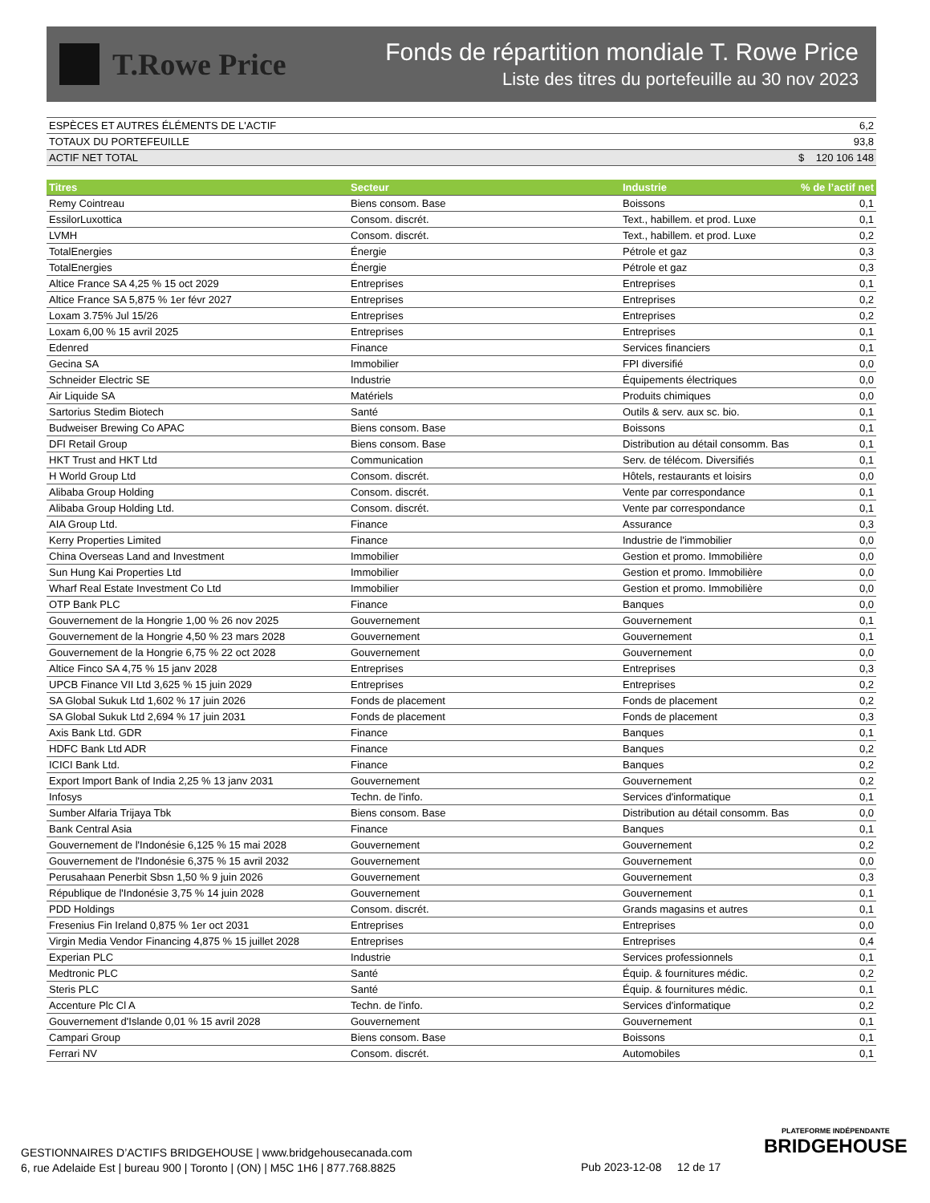T.Rowe Price
Fonds de répartition mondiale T. Rowe Price
Liste des titres du portefeuille au 30 nov 2023
| ESPÈCES ET AUTRES ÉLÉMENTS DE L'ACTIF | 6,2 |
| TOTAUX DU PORTEFEUILLE | 93,8 |
| ACTIF NET TOTAL | $ 120 106 148 |
| Titres | Secteur | Industrie | % de l’actif net |
| --- | --- | --- | --- |
| Remy Cointreau | Biens consom. Base | Boissons | 0,1 |
| EssilorLuxottica | Consom. discrét. | Text., habillem. et prod. Luxe | 0,1 |
| LVMH | Consom. discrét. | Text., habillem. et prod. Luxe | 0,2 |
| TotalEnergies | Énergie | Pétrole et gaz | 0,3 |
| TotalEnergies | Énergie | Pétrole et gaz | 0,3 |
| Altice France SA 4,25 % 15 oct 2029 | Entreprises | Entreprises | 0,1 |
| Altice France SA 5,875 % 1er févr 2027 | Entreprises | Entreprises | 0,2 |
| Loxam 3.75% Jul 15/26 | Entreprises | Entreprises | 0,2 |
| Loxam 6,00 % 15 avril 2025 | Entreprises | Entreprises | 0,1 |
| Edenred | Finance | Services financiers | 0,1 |
| Gecina SA | Immobilier | FPI diversifié | 0,0 |
| Schneider Electric SE | Industrie | Équipements électriques | 0,0 |
| Air Liquide SA | Matériels | Produits chimiques | 0,0 |
| Sartorius Stedim Biotech | Santé | Outils & serv. aux sc. bio. | 0,1 |
| Budweiser Brewing Co APAC | Biens consom. Base | Boissons | 0,1 |
| DFI Retail Group | Biens consom. Base | Distribution au détail consomm. Bas | 0,1 |
| HKT Trust and HKT Ltd | Communication | Serv. de télécom. Diversifiés | 0,1 |
| H World Group Ltd | Consom. discrét. | Hôtels, restaurants et loisirs | 0,0 |
| Alibaba Group Holding | Consom. discrét. | Vente par correspondance | 0,1 |
| Alibaba Group Holding Ltd. | Consom. discrét. | Vente par correspondance | 0,1 |
| AIA Group Ltd. | Finance | Assurance | 0,3 |
| Kerry Properties Limited | Finance | Industrie de l'immobilier | 0,0 |
| China Overseas Land and Investment | Immobilier | Gestion et promo. Immobilière | 0,0 |
| Sun Hung Kai Properties Ltd | Immobilier | Gestion et promo. Immobilière | 0,0 |
| Wharf Real Estate Investment Co Ltd | Immobilier | Gestion et promo. Immobilière | 0,0 |
| OTP Bank PLC | Finance | Banques | 0,0 |
| Gouvernement de la Hongrie 1,00 % 26 nov 2025 | Gouvernement | Gouvernement | 0,1 |
| Gouvernement de la Hongrie 4,50 % 23 mars 2028 | Gouvernement | Gouvernement | 0,1 |
| Gouvernement de la Hongrie 6,75 % 22 oct 2028 | Gouvernement | Gouvernement | 0,0 |
| Altice Finco SA 4,75 % 15 janv 2028 | Entreprises | Entreprises | 0,3 |
| UPCB Finance VII Ltd 3,625 % 15 juin 2029 | Entreprises | Entreprises | 0,2 |
| SA Global Sukuk Ltd 1,602 % 17 juin 2026 | Fonds de placement | Fonds de placement | 0,2 |
| SA Global Sukuk Ltd 2,694 % 17 juin 2031 | Fonds de placement | Fonds de placement | 0,3 |
| Axis Bank Ltd. GDR | Finance | Banques | 0,1 |
| HDFC Bank Ltd ADR | Finance | Banques | 0,2 |
| ICICI Bank Ltd. | Finance | Banques | 0,2 |
| Export Import Bank of India 2,25 % 13 janv 2031 | Gouvernement | Gouvernement | 0,2 |
| Infosys | Techn. de l'info. | Services d'informatique | 0,1 |
| Sumber Alfaria Trijaya Tbk | Biens consom. Base | Distribution au détail consomm. Bas | 0,0 |
| Bank Central Asia | Finance | Banques | 0,1 |
| Gouvernement de l'Indonésie 6,125 % 15 mai 2028 | Gouvernement | Gouvernement | 0,2 |
| Gouvernement de l'Indonésie 6,375 % 15 avril 2032 | Gouvernement | Gouvernement | 0,0 |
| Perusahaan Penerbit Sbsn 1,50 % 9 juin 2026 | Gouvernement | Gouvernement | 0,3 |
| République de l'Indonésie 3,75 % 14 juin 2028 | Gouvernement | Gouvernement | 0,1 |
| PDD Holdings | Consom. discrét. | Grands magasins et autres | 0,1 |
| Fresenius Fin Ireland 0,875 % 1er oct 2031 | Entreprises | Entreprises | 0,0 |
| Virgin Media Vendor Financing 4,875 % 15 juillet 2028 | Entreprises | Entreprises | 0,4 |
| Experian PLC | Industrie | Services professionnels | 0,1 |
| Medtronic PLC | Santé | Équip. & fournitures médic. | 0,2 |
| Steris PLC | Santé | Équip. & fournitures médic. | 0,1 |
| Accenture Plc Cl A | Techn. de l'info. | Services d'informatique | 0,2 |
| Gouvernement d'Islande 0,01 % 15 avril 2028 | Gouvernement | Gouvernement | 0,1 |
| Campari Group | Biens consom. Base | Boissons | 0,1 |
| Ferrari NV | Consom. discrét. | Automobiles | 0,1 |
GESTIONNAIRES D’ACTIFS BRIDGEHOUSE | www.bridgehousecanada.com
6, rue Adelaide Est | bureau 900 | Toronto | (ON) | M5C 1H6 | 877.768.8825
Pub 2023-12-08 12 de 17
PLATEFORME INDÉPENDANTE
BRIDGEHOUSE